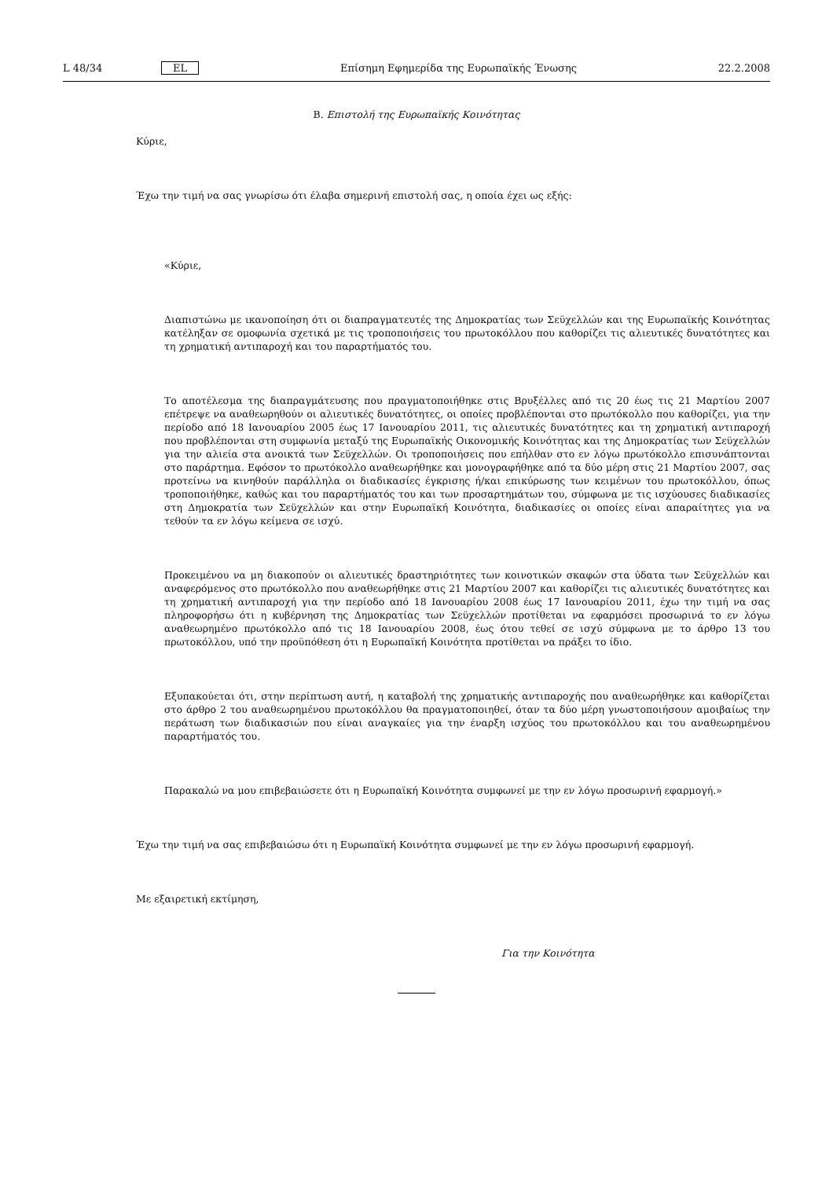L 48/34 EL Επίσημη Εφημερίδα της Ευρωπαϊκής Ένωσης 22.2.2008
B. Επιστολή της Ευρωπαϊκής Κοινότητας
Κύριε,
Έχω την τιμή να σας γνωρίσω ότι έλαβα σημερινή επιστολή σας, η οποία έχει ως εξής:
«Κύριε,
Διαπιστώνω με ικανοποίηση ότι οι διαπραγματευτές της Δημοκρατίας των Σεϋχελλών και της Ευρωπαϊκής Κοινότητας κατέληξαν σε ομοφωνία σχετικά με τις τροποποιήσεις του πρωτοκόλλου που καθορίζει τις αλιευτικές δυνατότητες και τη χρηματική αντιπαροχή και του παραρτήματός του.
Το αποτέλεσμα της διαπραγμάτευσης που πραγματοποιήθηκε στις Βρυξέλλες από τις 20 έως τις 21 Μαρτίου 2007 επέτρεψε να αναθεωρηθούν οι αλιευτικές δυνατότητες, οι οποίες προβλέπονται στο πρωτόκολλο που καθορίζει, για την περίοδο από 18 Ιανουαρίου 2005 έως 17 Ιανουαρίου 2011, τις αλιευτικές δυνατότητες και τη χρηματική αντιπαροχή που προβλέπονται στη συμφωνία μεταξύ της Ευρωπαϊκής Οικονομικής Κοινότητας και της Δημοκρατίας των Σεϋχελλών για την αλιεία στα ανοικτά των Σεϋχελλών. Οι τροποποιήσεις που επήλθαν στο εν λόγω πρωτόκολλο επισυνάπτονται στο παράρτημα. Εφόσον το πρωτόκολλο αναθεωρήθηκε και μονογραφήθηκε από τα δύο μέρη στις 21 Μαρτίου 2007, σας προτείνω να κινηθούν παράλληλα οι διαδικασίες έγκρισης ή/και επικύρωσης των κειμένων του πρωτοκόλλου, όπως τροποποιήθηκε, καθώς και του παραρτήματός του και των προσαρτημάτων του, σύμφωνα με τις ισχύουσες διαδικασίες στη Δημοκρατία των Σεϋχελλών και στην Ευρωπαϊκή Κοινότητα, διαδικασίες οι οποίες είναι απαραίτητες για να τεθούν τα εν λόγω κείμενα σε ισχύ.
Προκειμένου να μη διακοπούν οι αλιευτικές δραστηριότητες των κοινοτικών σκαφών στα ύδατα των Σεϋχελλών και αναφερόμενος στο πρωτόκολλο που αναθεωρήθηκε στις 21 Μαρτίου 2007 και καθορίζει τις αλιευτικές δυνατότητες και τη χρηματική αντιπαροχή για την περίοδο από 18 Ιανουαρίου 2008 έως 17 Ιανουαρίου 2011, έχω την τιμή να σας πληροφορήσω ότι η κυβέρνηση της Δημοκρατίας των Σεϋχελλών προτίθεται να εφαρμόσει προσωρινά το εν λόγω αναθεωρημένο πρωτόκολλο από τις 18 Ιανουαρίου 2008, έως ότου τεθεί σε ισχύ σύμφωνα με το άρθρο 13 του πρωτοκόλλου, υπό την προϋπόθεση ότι η Ευρωπαϊκή Κοινότητα προτίθεται να πράξει το ίδιο.
Εξυπακούεται ότι, στην περίπτωση αυτή, η καταβολή της χρηματικής αντιπαροχής που αναθεωρήθηκε και καθορίζεται στο άρθρο 2 του αναθεωρημένου πρωτοκόλλου θα πραγματοποιηθεί, όταν τα δύο μέρη γνωστοποιήσουν αμοιβαίως την περάτωση των διαδικασιών που είναι αναγκαίες για την έναρξη ισχύος του πρωτοκόλλου και του αναθεωρημένου παραρτήματός του.
Παρακαλώ να μου επιβεβαιώσετε ότι η Ευρωπαϊκή Κοινότητα συμφωνεί με την εν λόγω προσωρινή εφαρμογή.»
Έχω την τιμή να σας επιβεβαιώσω ότι η Ευρωπαϊκή Κοινότητα συμφωνεί με την εν λόγω προσωρινή εφαρμογή.
Με εξαιρετική εκτίμηση,
Για την Κοινότητα